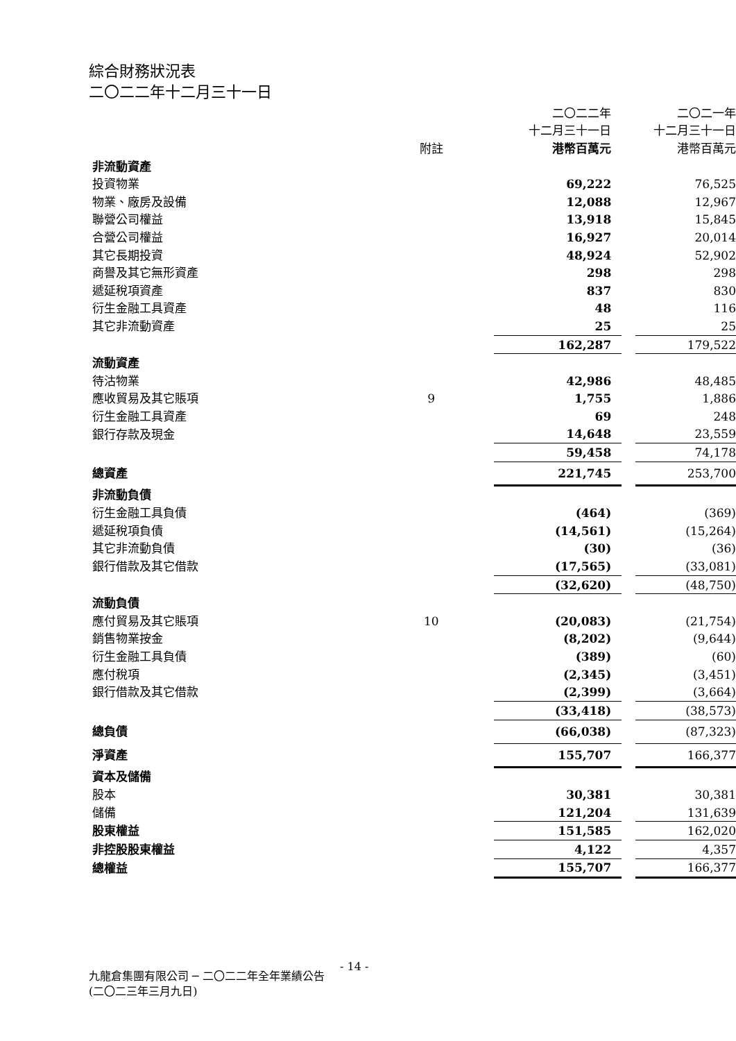綜合財務狀況表
二〇二二年十二月三十一日
| | | 二〇二二年 | | 二〇二一年 |
| | | 十二月三十一日 | | 十二月三十一日 |
| | 附註 | 港幣百萬元 | | 港幣百萬元 |
| 非流動資產 | | | | |
| 投資物業 | | 69,222 | | 76,525 |
| 物業、廠房及設備 | | 12,088 | | 12,967 |
| 聯營公司權益 | | 13,918 | | 15,845 |
| 合營公司權益 | | 16,927 | | 20,014 |
| 其它長期投資 | | 48,924 | | 52,902 |
| 商譽及其它無形資產 | | 298 | | 298 |
| 遞延稅項資產 | | 837 | | 830 |
| 衍生金融工具資產 | | 48 | | 116 |
| 其它非流動資產 | | 25 | | 25 |
| | | 162,287 | | 179,522 |
| 流動資產 | | | | |
| 待沽物業 | | 42,986 | | 48,485 |
| 應收貿易及其它賬項 | 9 | 1,755 | | 1,886 |
| 衍生金融工具資產 | | 69 | | 248 |
| 銀行存款及現金 | | 14,648 | | 23,559 |
| | | 59,458 | | 74,178 |
| 總資產 | | 221,745 | | 253,700 |
| 非流動負債 | | | | |
| 衍生金融工具負債 | | (464) | | (369) |
| 遞延稅項負債 | | (14,561) | | (15,264) |
| 其它非流動負債 | | (30) | | (36) |
| 銀行借款及其它借款 | | (17,565) | | (33,081) |
| | | (32,620) | | (48,750) |
| 流動負債 | | | | |
| 應付貿易及其它賬項 | 10 | (20,083) | | (21,754) |
| 銷售物業按金 | | (8,202) | | (9,644) |
| 衍生金融工具負債 | | (389) | | (60) |
| 應付稅項 | | (2,345) | | (3,451) |
| 銀行借款及其它借款 | | (2,399) | | (3,664) |
| | | (33,418) | | (38,573) |
| 總負債 | | (66,038) | | (87,323) |
| 淨資產 | | 155,707 | | 166,377 |
| 資本及儲備 | | | | |
| 股本 | | 30,381 | | 30,381 |
| 儲備 | | 121,204 | | 131,639 |
| 股東權益 | | 151,585 | | 162,020 |
| 非控股股東權益 | | 4,122 | | 4,357 |
| 總權益 | | 155,707 | | 166,377 |
- 14 -
九龍倉集團有限公司 ─ 二〇二二年全年業績公告
(二〇二三年三月九日)